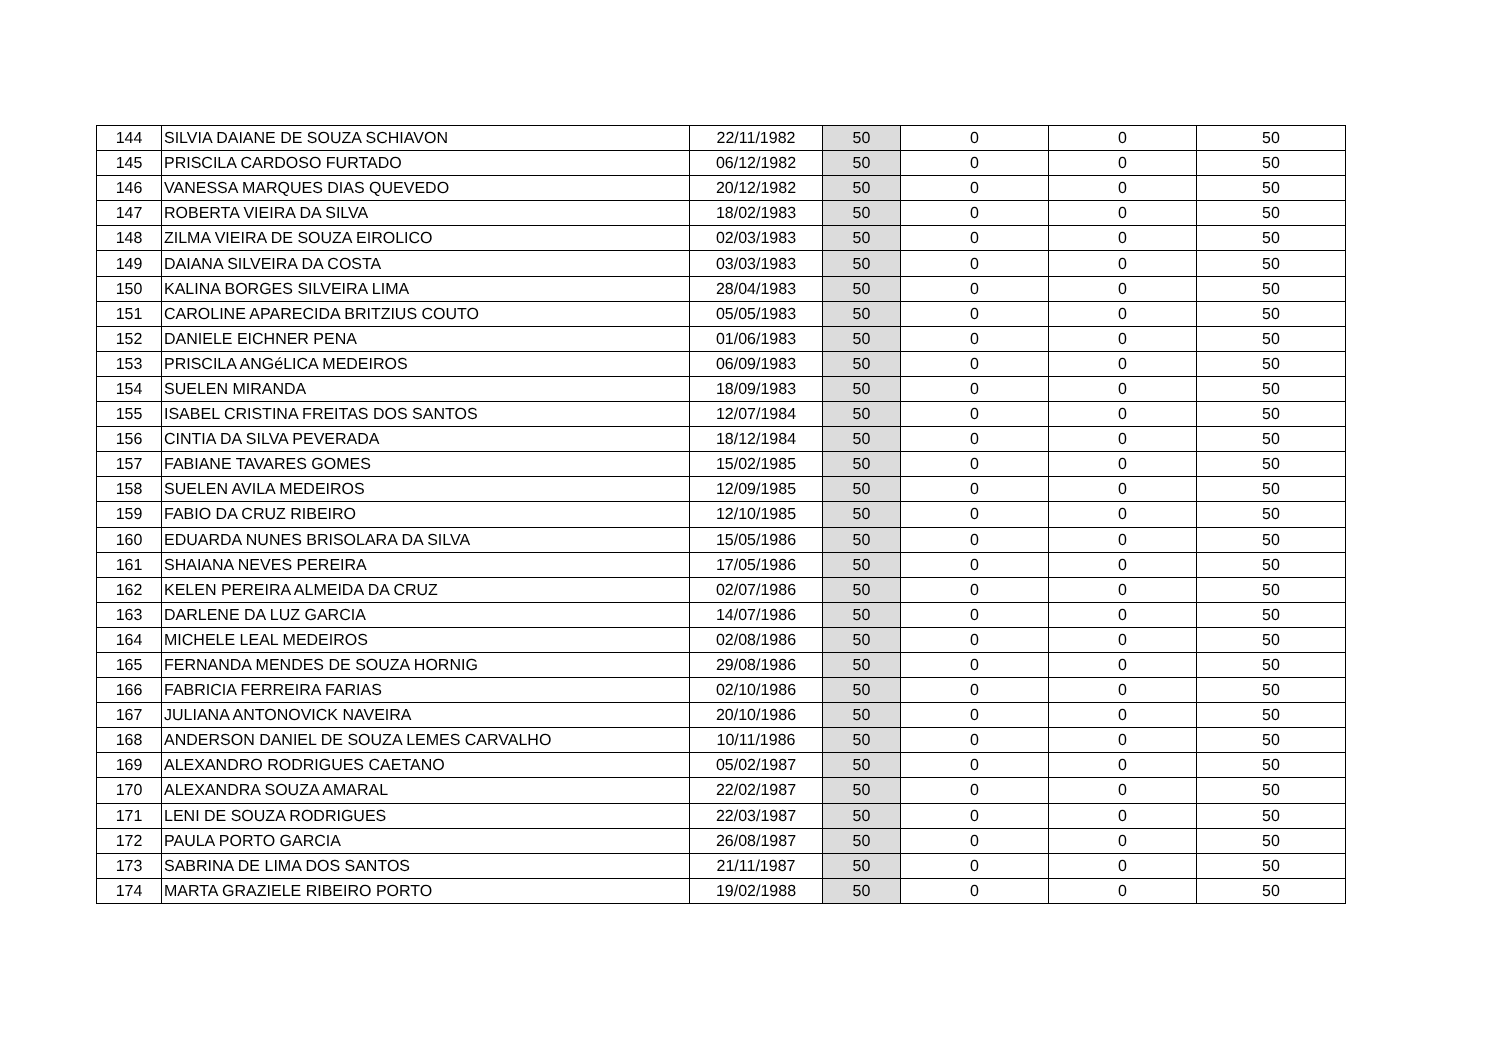| 144 | SILVIA DAIANE DE SOUZA SCHIAVON | 22/11/1982 | 50 | 0 | 0 | 50 |
| 145 | PRISCILA CARDOSO FURTADO | 06/12/1982 | 50 | 0 | 0 | 50 |
| 146 | VANESSA MARQUES DIAS QUEVEDO | 20/12/1982 | 50 | 0 | 0 | 50 |
| 147 | ROBERTA VIEIRA DA SILVA | 18/02/1983 | 50 | 0 | 0 | 50 |
| 148 | ZILMA VIEIRA DE SOUZA EIROLICO | 02/03/1983 | 50 | 0 | 0 | 50 |
| 149 | DAIANA SILVEIRA DA COSTA | 03/03/1983 | 50 | 0 | 0 | 50 |
| 150 | KALINA BORGES SILVEIRA LIMA | 28/04/1983 | 50 | 0 | 0 | 50 |
| 151 | CAROLINE APARECIDA BRITZIUS COUTO | 05/05/1983 | 50 | 0 | 0 | 50 |
| 152 | DANIELE EICHNER PENA | 01/06/1983 | 50 | 0 | 0 | 50 |
| 153 | PRISCILA ANGéLICA MEDEIROS | 06/09/1983 | 50 | 0 | 0 | 50 |
| 154 | SUELEN MIRANDA | 18/09/1983 | 50 | 0 | 0 | 50 |
| 155 | ISABEL CRISTINA FREITAS DOS SANTOS | 12/07/1984 | 50 | 0 | 0 | 50 |
| 156 | CINTIA DA SILVA PEVERADA | 18/12/1984 | 50 | 0 | 0 | 50 |
| 157 | FABIANE TAVARES GOMES | 15/02/1985 | 50 | 0 | 0 | 50 |
| 158 | SUELEN AVILA MEDEIROS | 12/09/1985 | 50 | 0 | 0 | 50 |
| 159 | FABIO DA CRUZ RIBEIRO | 12/10/1985 | 50 | 0 | 0 | 50 |
| 160 | EDUARDA NUNES BRISOLARA DA SILVA | 15/05/1986 | 50 | 0 | 0 | 50 |
| 161 | SHAIANA NEVES PEREIRA | 17/05/1986 | 50 | 0 | 0 | 50 |
| 162 | KELEN PEREIRA ALMEIDA DA CRUZ | 02/07/1986 | 50 | 0 | 0 | 50 |
| 163 | DARLENE DA LUZ GARCIA | 14/07/1986 | 50 | 0 | 0 | 50 |
| 164 | MICHELE LEAL MEDEIROS | 02/08/1986 | 50 | 0 | 0 | 50 |
| 165 | FERNANDA MENDES DE SOUZA HORNIG | 29/08/1986 | 50 | 0 | 0 | 50 |
| 166 | FABRICIA FERREIRA FARIAS | 02/10/1986 | 50 | 0 | 0 | 50 |
| 167 | JULIANA ANTONOVICK NAVEIRA | 20/10/1986 | 50 | 0 | 0 | 50 |
| 168 | ANDERSON DANIEL DE SOUZA LEMES CARVALHO | 10/11/1986 | 50 | 0 | 0 | 50 |
| 169 | ALEXANDRO RODRIGUES CAETANO | 05/02/1987 | 50 | 0 | 0 | 50 |
| 170 | ALEXANDRA SOUZA AMARAL | 22/02/1987 | 50 | 0 | 0 | 50 |
| 171 | LENI DE SOUZA RODRIGUES | 22/03/1987 | 50 | 0 | 0 | 50 |
| 172 | PAULA PORTO GARCIA | 26/08/1987 | 50 | 0 | 0 | 50 |
| 173 | SABRINA DE LIMA DOS SANTOS | 21/11/1987 | 50 | 0 | 0 | 50 |
| 174 | MARTA GRAZIELE RIBEIRO PORTO | 19/02/1988 | 50 | 0 | 0 | 50 |